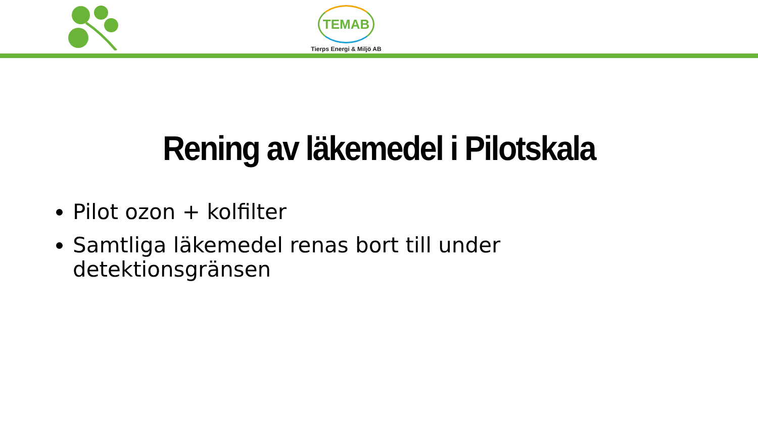TEMAB
Tierps Energi & Miljö AB
Rening av läkemedel i Pilotskala
Pilot ozon + kolfilter
Samtliga läkemedel renas bort till under detektionsgränsen